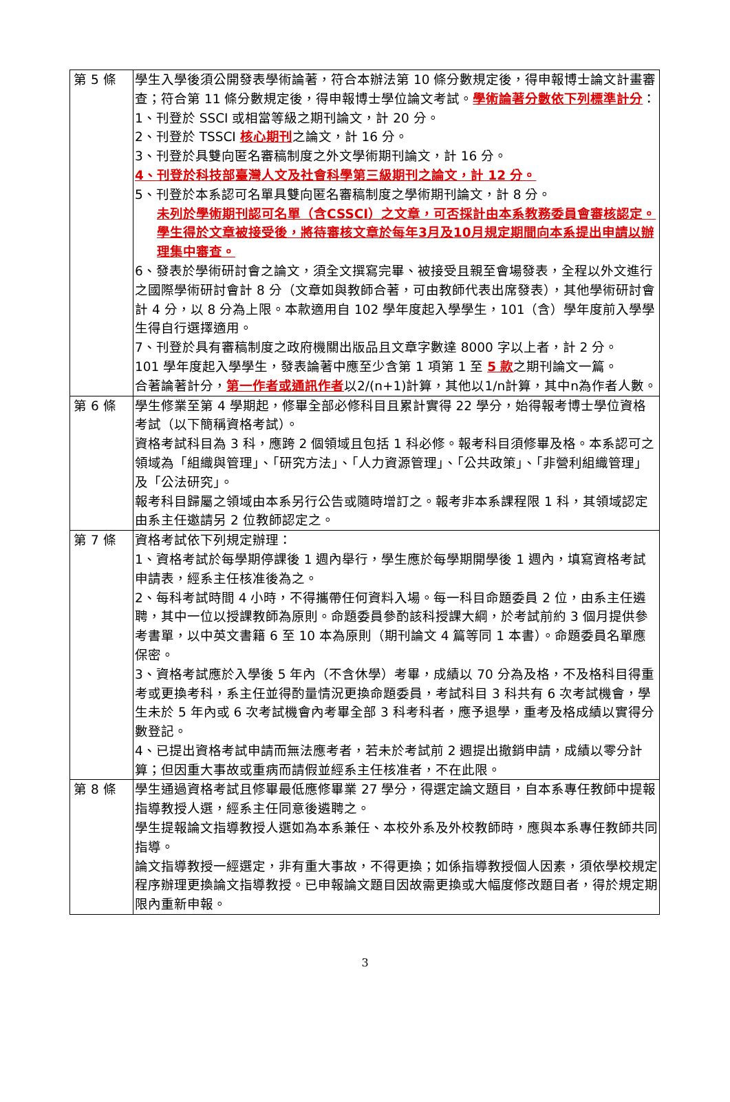| 第 5 條 | 學生入學後須公開發表學術論著，符合本辦法第 10 條分數規定後，得申報博士論文計畫審查；符合第 11 條分數規定後，得申報博士學位論文考試。 學術論著分數依下列標準計分 ： 1、刊登於 SSCI 或相當等級之期刊論文，計 20 分。 2、刊登於 TSSCI 核心期刊 之論文，計 16 分。 3、刊登於具雙向匿名審稿制度之外文學術期刊論文，計 16 分。 4、刊登於科技部臺灣人文及社會科學第三級期刊之論文，計 12 分。 5、刊登於本系認可名單具雙向匿名審稿制度之學術期刊論文，計 8 分。 未列於學術期刊認可名單（含CSSCI）之文章，可否採計由本系教務委員會審核認定。學生得於文章被接受後，將待審核文章於每年3月及10月規定期間向本系提出申請以辦理集中審查。 6、發表於學術研討會之論文，須全文撰寫完畢、被接受且親至會場發表，全程以外文進行之國際學術研討會計 8 分（文章如與教師合著，可由教師代表出席發表），其他學術研討會計 4 分，以 8 分為上限。本款適用自 102 學年度起入學學生，101（含）學年度前入學學生得自行選擇適用。 7、刊登於具有審稿制度之政府機關出版品且文章字數達 8000 字以上者，計 2 分。 101 學年度起入學學生，發表論著中應至少含第 1 項第 1 至 5 款 之期刊論文一篇。 合著論著計分， 第一作者或通訊作者 以2/(n+1)計算，其他以1/n計算，其中n為作者人數。 |
| 第 6 條 | 學生修業至第 4 學期起，修畢全部必修科目且累計實得 22 學分，始得報考博士學位資格考試（以下簡稱資格考試）。 資格考試科目為 3 科，應跨 2 個領域且包括 1 科必修。報考科目須修畢及格。本系認可之領域為「組織與管理」、「研究方法」、「人力資源管理」、「公共政策」、「非營利組織管理」及「公法研究」。 報考科目歸屬之領域由本系另行公告或隨時增訂之。報考非本系課程限 1 科，其領域認定由系主任邀請另 2 位教師認定之。 |
| 第 7 條 | 資格考試依下列規定辦理： 1、資格考試於每學期停課後 1 週內舉行，學生應於每學期開學後 1 週內，填寫資格考試申請表，經系主任核准後為之。 2、每科考試時間 4 小時，不得攜帶任何資料入場。每一科目命題委員 2 位，由系主任遴聘，其中一位以授課教師為原則。命題委員參酌該科授課大綱，於考試前約 3 個月提供參考書單，以中英文書籍 6 至 10 本為原則（期刊論文 4 篇等同 1 本書）。命題委員名單應保密。 3、資格考試應於入學後 5 年內（不含休學）考畢，成績以 70 分為及格，不及格科目得重考或更換考科，系主任並得酌量情況更換命題委員，考試科目 3 科共有 6 次考試機會，學生未於 5 年內或 6 次考試機會內考畢全部 3 科考科者，應予退學，重考及格成績以實得分數登記。 4、已提出資格考試申請而無法應考者，若未於考試前 2 週提出撤銷申請，成績以零分計算；但因重大事故或重病而請假並經系主任核准者，不在此限。 |
| 第 8 條 | 學生通過資格考試且修畢最低應修畢業 27 學分，得選定論文題目，自本系專任教師中提報指導教授人選，經系主任同意後遴聘之。 學生提報論文指導教授人選如為本系兼任、本校外系及外校教師時，應與本系專任教師共同指導。 論文指導教授一經選定，非有重大事故，不得更換；如係指導教授個人因素，須依學校規定程序辦理更換論文指導教授。已申報論文題目因故需更換或大幅度修改題目者，得於規定期限內重新申報。 |
3